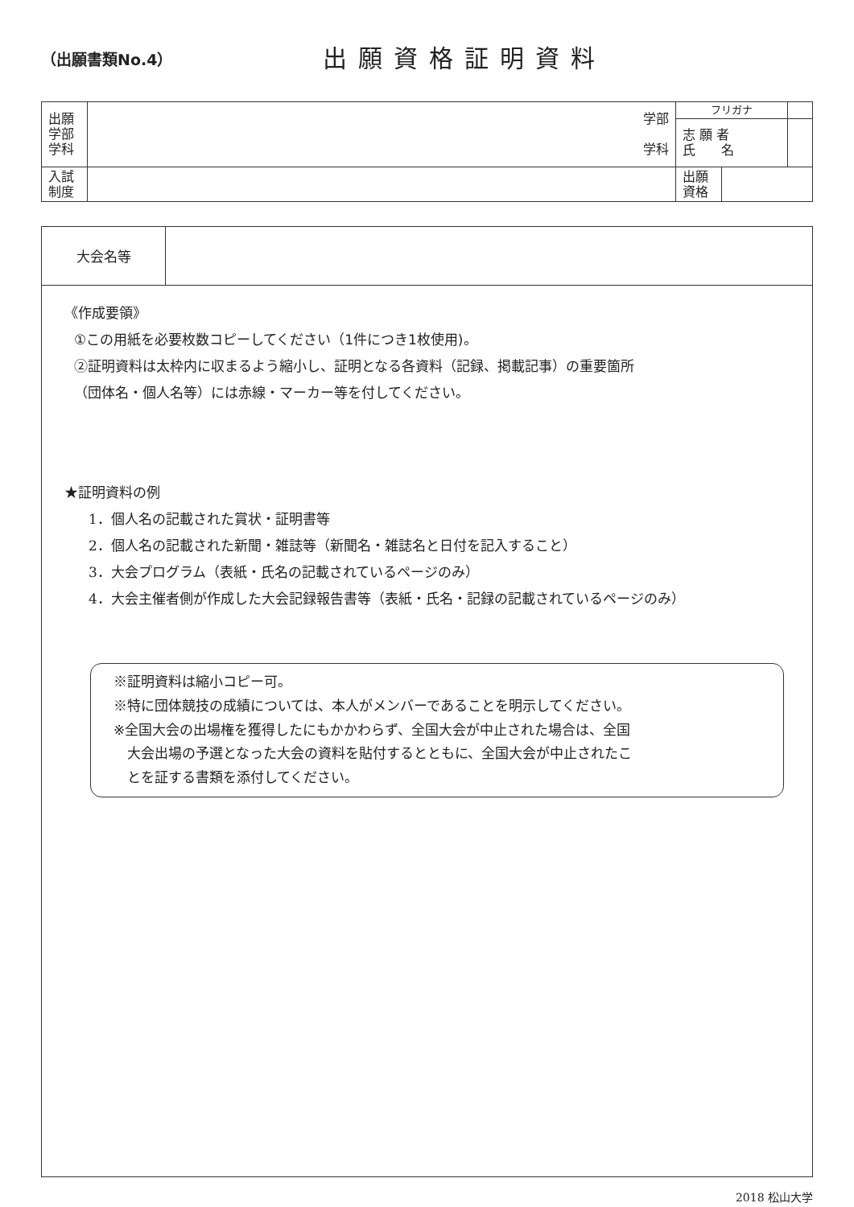（出願書類No.4）
出願資格証明資料
| 出願 学部 学科 | 学部 学科 | フリガナ | | |
| | | 志 願 者 氏 名 | | |
| 入試 制度 | | 出願 資格 | | |
大会名等
《作成要領》
①この用紙を必要枚数コピーしてください（1件につき1枚使用)。
②証明資料は太枠内に収まるよう縮小し、証明となる各資料（記録、掲載記事）の重要箇所
（団体名・個人名等）には赤線・マーカー等を付してください。
★証明資料の例
1．個人名の記載された賞状・証明書等
2．個人名の記載された新聞・雑誌等（新聞名・雑誌名と日付を記入すること）
3．大会プログラム（表紙・氏名の記載されているページのみ）
4．大会主催者側が作成した大会記録報告書等（表紙・氏名・記録の記載されているページのみ）
※証明資料は縮小コピー可。
※特に団体競技の成績については、本人がメンバーであることを明示してください。
※全国大会の出場権を獲得したにもかかわらず、全国大会が中止された場合は、全国
　大会出場の予選となった大会の資料を貼付するとともに、全国大会が中止されたこ
　とを証する書類を添付してください。
2018 松山大学